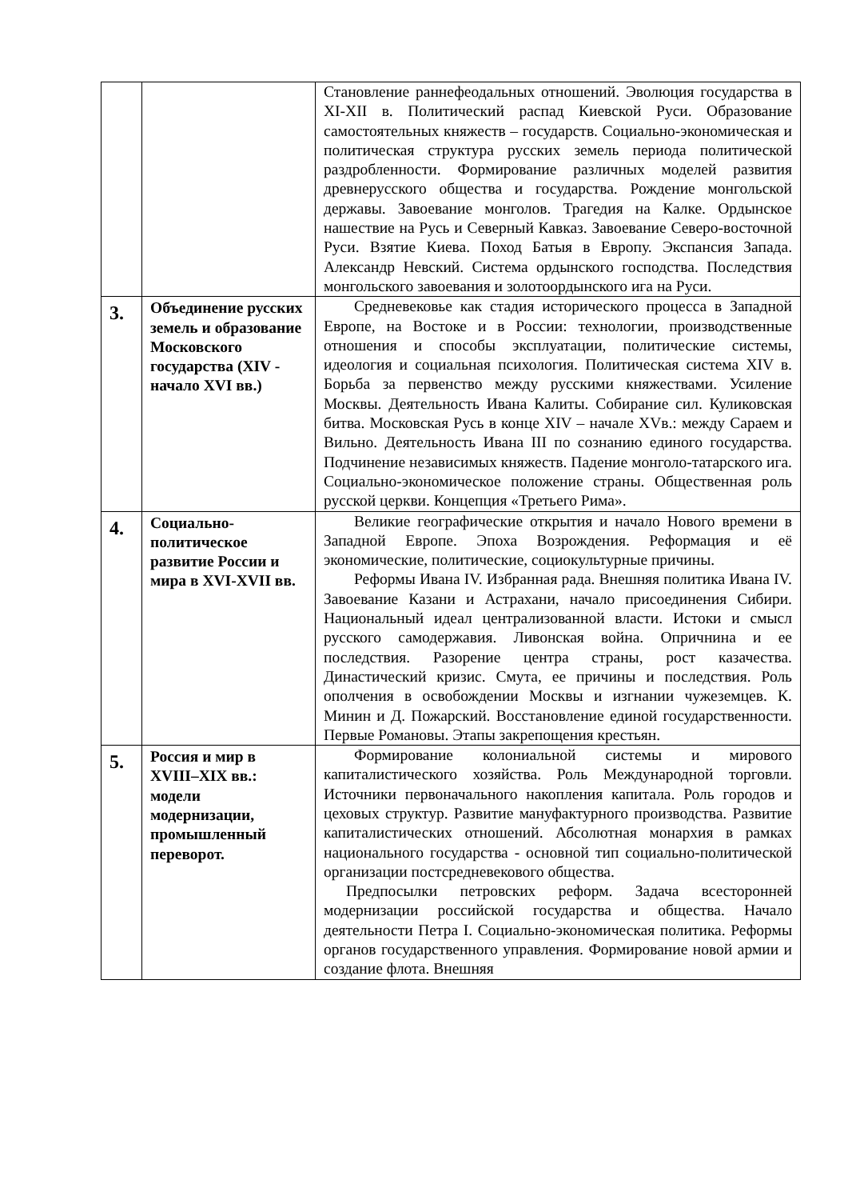| | | Становление раннефеодальных отношений. Эволюция государства в XI-XII в. Политический распад Киевской Руси. Образование самостоятельных княжеств – государств. Социально-экономическая и политическая структура русских земель периода политической раздробленности. Формирование различных моделей развития древнерусского общества и государства. Рождение монгольской державы. Завоевание монголов. Трагедия на Калке. Ордынское нашествие на Русь и Северный Кавказ. Завоевание Северо-восточной Руси. Взятие Киева. Поход Батыя в Европу. Экспансия Запада. Александр Невский. Система ордынского господства. Последствия монгольского завоевания и золотоордынского ига на Руси. |
| 3. | Объединение русских земель и образование Московского государства (XIV - начало XVI вв.) | Средневековье как стадия исторического процесса в Западной Европе, на Востоке и в России: технологии, производственные отношения и способы эксплуатации, политические системы, идеология и социальная психология. Политическая система XIV в. Борьба за первенство между русскими княжествами. Усиление Москвы. Деятельность Ивана Калиты. Собирание сил. Куликовская битва. Московская Русь в конце XIV – начале XVв.: между Сараем и Вильно. Деятельность Ивана III по сознанию единого государства. Подчинение независимых княжеств. Падение монголо-татарского ига. Социально-экономическое положение страны. Общественная роль русской церкви. Концепция «Третьего Рима». |
| 4. | Социально-политическое развитие России и мира в XVI-XVII вв. | Великие географические открытия и начало Нового времени в Западной Европе. Эпоха Возрождения. Реформация и её экономические, политические, социокультурные причины. Реформы Ивана IV. Избранная рада. Внешняя политика Ивана IV. Завоевание Казани и Астрахани, начало присоединения Сибири. Национальный идеал централизованной власти. Истоки и смысл русского самодержавия. Ливонская война. Опричнина и ее последствия. Разорение центра страны, рост казачества. Династический кризис. Смута, ее причины и последствия. Роль ополчения в освобождении Москвы и изгнании чужеземцев. К. Минин и Д. Пожарский. Восстановление единой государственности. Первые Романовы. Этапы закрепощения крестьян. |
| 5. | Россия и мир в XVIII–XIX вв.: модели модернизации, промышленный переворот. | Формирование колониальной системы и мирового капиталистического хозяйства. Роль Международной торговли. Источники первоначального накопления капитала. Роль городов и цеховых структур. Развитие мануфактурного производства. Развитие капиталистических отношений. Абсолютная монархия в рамках национального государства - основной тип социально-политической организации постсредневекового общества. Предпосылки петровских реформ. Задача всесторонней модернизации российской государства и общества. Начало деятельности Петра I. Социально-экономическая политика. Реформы органов государственного управления. Формирование новой армии и создание флота. Внешняя |